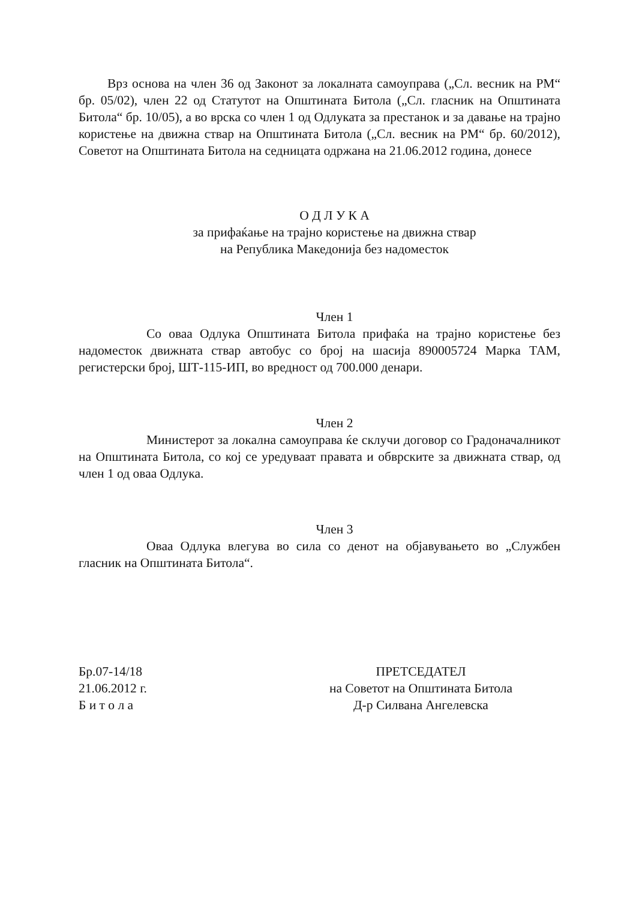Врз основа на член 36 од Законот за локалната самоуправа („Сл. весник на РМ“ бр. 05/02), член 22 од Статутот на Општината Битола („Сл. гласник на Општината Битола“ бр. 10/05), а во врска со член 1 од Одлуката за престанок и за давање на трајно користење на движна ствар на Општината Битола („Сл. весник на РМ“ бр. 60/2012), Советот на Општината Битола на седницата одржана на 21.06.2012 година, донесе
О Д Л У К А
за прифаќање на трајно користење на движна ствар
на Република Македонија без надоместок
Член 1
Со оваа Одлука Општината Битола прифаќа на трајно користење без надоместок движната ствар автобус со број на шасија 890005724 Марка ТАМ, регистерски број, ШТ-115-ИП, во вредност од 700.000 денари.
Член 2
Министерот за локална самоуправа ќе склучи договор со Градоначалникот на Општината Битола, со кој се уредуваат правата и обврските за движната ствар, од член 1 од оваа Одлука.
Член 3
Оваа Одлука влегува во сила со денот на објавувањето во „Службен гласник на Општината Битола“.
Бр.07-14/18
21.06.2012 г.
Б и т о л а
ПРЕТСЕДАТЕЛ
на Советот на Општината Битола
Д-р Силвана Ангелевска